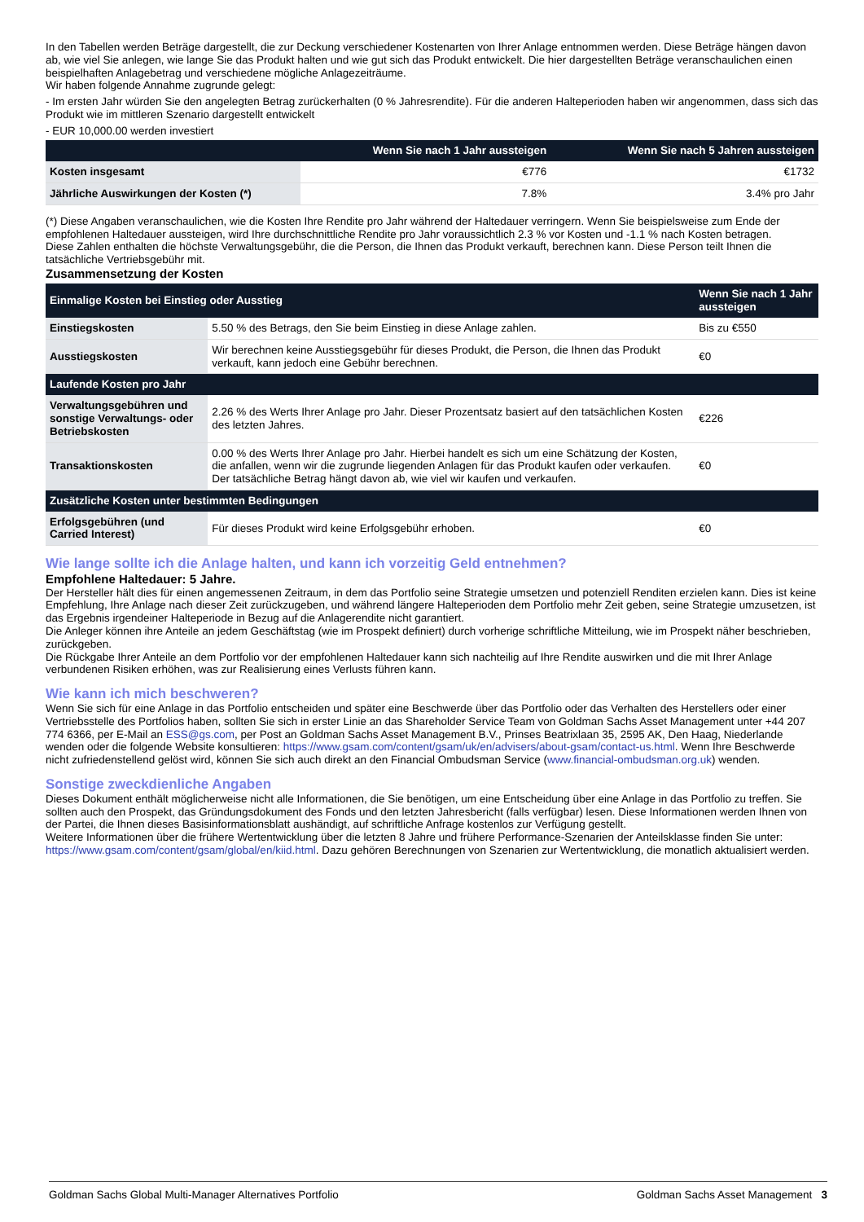In den Tabellen werden Beträge dargestellt, die zur Deckung verschiedener Kostenarten von Ihrer Anlage entnommen werden. Diese Beträge hängen davon ab, wie viel Sie anlegen, wie lange Sie das Produkt halten und wie gut sich das Produkt entwickelt. Die hier dargestellten Beträge veranschaulichen einen beispielhaften Anlagebetrag und verschiedene mögliche Anlagezeiträume.
Wir haben folgende Annahme zugrunde gelegt:
- Im ersten Jahr würden Sie den angelegten Betrag zurückerhalten (0 % Jahresrendite). Für die anderen Halteperioden haben wir angenommen, dass sich das Produkt wie im mittleren Szenario dargestellt entwickelt
- EUR 10,000.00 werden investiert
| | Wenn Sie nach 1 Jahr aussteigen | Wenn Sie nach 5 Jahren aussteigen |
| --- | --- | --- |
| Kosten insgesamt | €776 | €1732 |
| Jährliche Auswirkungen der Kosten (*) | 7.8% | 3.4% pro Jahr |
(*) Diese Angaben veranschaulichen, wie die Kosten Ihre Rendite pro Jahr während der Haltedauer verringern. Wenn Sie beispielsweise zum Ende der empfohlenen Haltedauer aussteigen, wird Ihre durchschnittliche Rendite pro Jahr voraussichtlich 2.3 % vor Kosten und -1.1 % nach Kosten betragen.
Diese Zahlen enthalten die höchste Verwaltungsgebühr, die die Person, die Ihnen das Produkt verkauft, berechnen kann. Diese Person teilt Ihnen die tatsächliche Vertriebsgebühr mit.
Zusammensetzung der Kosten
| Einmalige Kosten bei Einstieg oder Ausstieg | | Wenn Sie nach 1 Jahr aussteigen |
| --- | --- | --- |
| Einstiegskosten | 5.50 % des Betrags, den Sie beim Einstieg in diese Anlage zahlen. | Bis zu €550 |
| Ausstiegskosten | Wir berechnen keine Ausstiegsgebühr für dieses Produkt, die Person, die Ihnen das Produkt verkauft, kann jedoch eine Gebühr berechnen. | €0 |
| Laufende Kosten pro Jahr | | |
| Verwaltungsgebühren und sonstige Verwaltungs- oder Betriebskosten | 2.26 % des Werts Ihrer Anlage pro Jahr. Dieser Prozentsatz basiert auf den tatsächlichen Kosten des letzten Jahres. | €226 |
| Transaktionskosten | 0.00 % des Werts Ihrer Anlage pro Jahr. Hierbei handelt es sich um eine Schätzung der Kosten, die anfallen, wenn wir die zugrunde liegenden Anlagen für das Produkt kaufen oder verkaufen. Der tatsächliche Betrag hängt davon ab, wie viel wir kaufen und verkaufen. | €0 |
| Zusätzliche Kosten unter bestimmten Bedingungen | | |
| Erfolgsgebühren (und Carried Interest) | Für dieses Produkt wird keine Erfolgsgebühr erhoben. | €0 |
Wie lange sollte ich die Anlage halten, und kann ich vorzeitig Geld entnehmen?
Empfohlene Haltedauer: 5 Jahre.
Der Hersteller hält dies für einen angemessenen Zeitraum, in dem das Portfolio seine Strategie umsetzen und potenziell Renditen erzielen kann. Dies ist keine Empfehlung, Ihre Anlage nach dieser Zeit zurückzugeben, und während längere Halteperioden dem Portfolio mehr Zeit geben, seine Strategie umzusetzen, ist das Ergebnis irgendeiner Halteperiode in Bezug auf die Anlagerendite nicht garantiert.
Die Anleger können ihre Anteile an jedem Geschäftstag (wie im Prospekt definiert) durch vorherige schriftliche Mitteilung, wie im Prospekt näher beschrieben, zurückgeben.
Die Rückgabe Ihrer Anteile an dem Portfolio vor der empfohlenen Haltedauer kann sich nachteilig auf Ihre Rendite auswirken und die mit Ihrer Anlage verbundenen Risiken erhöhen, was zur Realisierung eines Verlusts führen kann.
Wie kann ich mich beschweren?
Wenn Sie sich für eine Anlage in das Portfolio entscheiden und später eine Beschwerde über das Portfolio oder das Verhalten des Herstellers oder einer Vertriebsstelle des Portfolios haben, sollten Sie sich in erster Linie an das Shareholder Service Team von Goldman Sachs Asset Management unter +44 207 774 6366, per E-Mail an ESS@gs.com, per Post an Goldman Sachs Asset Management B.V., Prinses Beatrixlaan 35, 2595 AK, Den Haag, Niederlande wenden oder die folgende Website konsultieren: https://www.gsam.com/content/gsam/uk/en/advisers/about-gsam/contact-us.html. Wenn Ihre Beschwerde nicht zufriedenstellend gelöst wird, können Sie sich auch direkt an den Financial Ombudsman Service (www.financial-ombudsman.org.uk) wenden.
Sonstige zweckdienliche Angaben
Dieses Dokument enthält möglicherweise nicht alle Informationen, die Sie benötigen, um eine Entscheidung über eine Anlage in das Portfolio zu treffen. Sie sollten auch den Prospekt, das Gründungsdokument des Fonds und den letzten Jahresbericht (falls verfügbar) lesen. Diese Informationen werden Ihnen von der Partei, die Ihnen dieses Basisinformationsblatt aushändigt, auf schriftliche Anfrage kostenlos zur Verfügung gestellt.
Weitere Informationen über die frühere Wertentwicklung über die letzten 8 Jahre und frühere Performance-Szenarien der Anteilsklasse finden Sie unter:
https://www.gsam.com/content/gsam/global/en/kiid.html. Dazu gehören Berechnungen von Szenarien zur Wertentwicklung, die monatlich aktualisiert werden.
Goldman Sachs Global Multi-Manager Alternatives Portfolio Goldman Sachs Asset Management 3